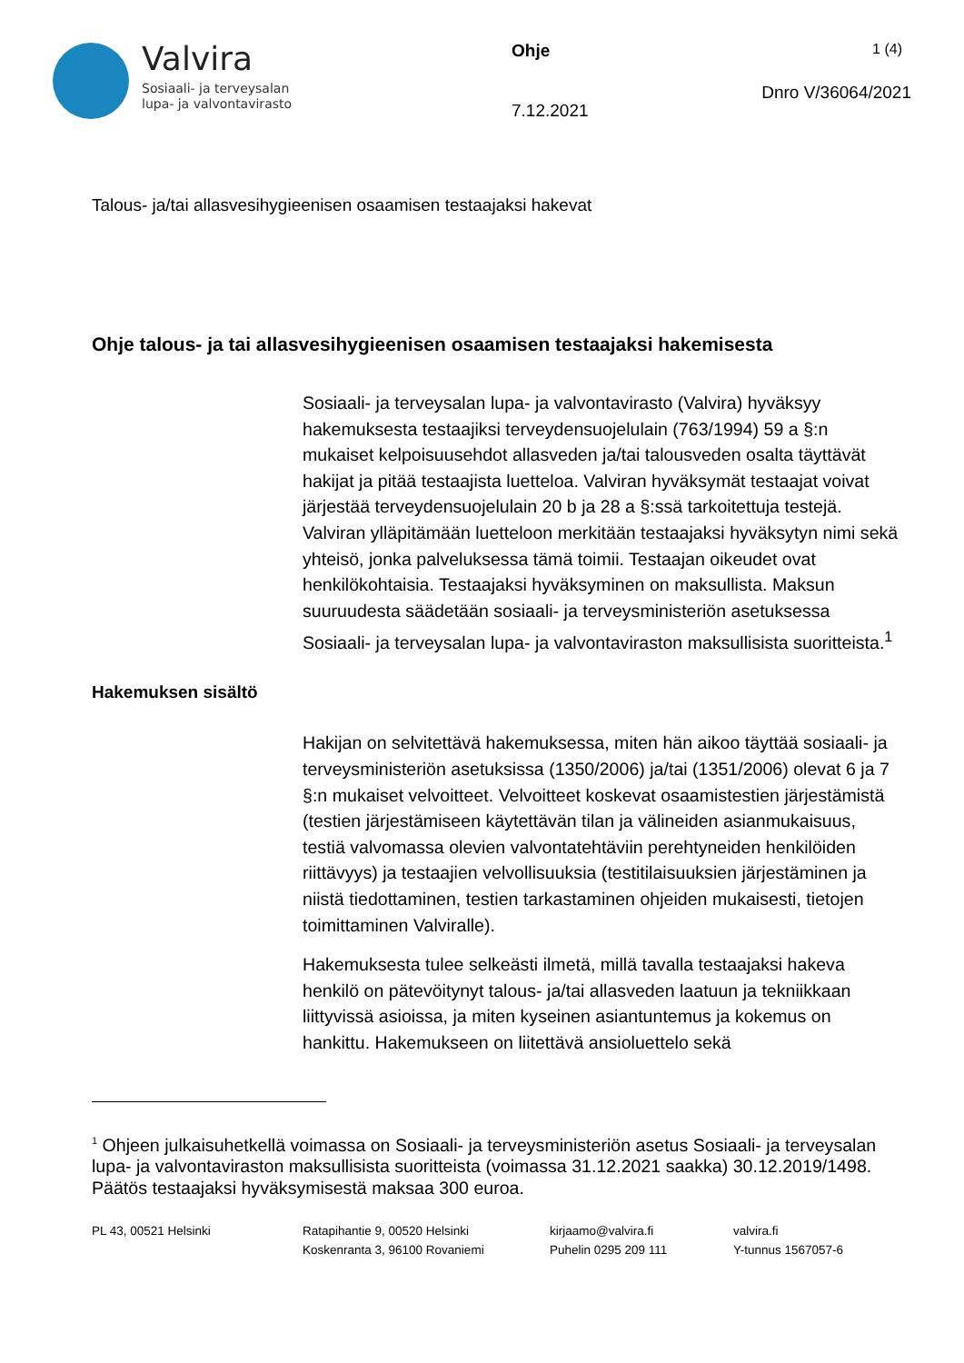Valvira
Sosiaali- ja terveysalan
lupa- ja valvontavirasto
Ohje
7.12.2021
1 (4)
Dnro V/36064/2021
Talous- ja/tai allasvesihygieenisen osaamisen testaajaksi hakevat
Ohje talous- ja tai allasvesihygieenisen osaamisen testaajaksi hakemisesta
Sosiaali- ja terveysalan lupa- ja valvontavirasto (Valvira) hyväksyy hakemuksesta testaajiksi terveydensuojelulain (763/1994) 59 a §:n mukaiset kelpoisuusehdot allasveden ja/tai talousveden osalta täyttävät hakijat ja pitää testaajista luetteloa. Valviran hyväksymät testaajat voivat järjestää terveydensuojelulain 20 b ja 28 a §:ssä tarkoitettuja testejä. Valviran ylläpitämään luetteloon merkitään testaajaksi hyväksytyn nimi sekä yhteisö, jonka palveluksessa tämä toimii. Testaajan oikeudet ovat henkilökohtaisia. Testaajaksi hyväksyminen on maksullista. Maksun suuruudesta säädetään sosiaali- ja terveysministeriön asetuksessa Sosiaali- ja terveysalan lupa- ja valvontaviraston maksullisista suoritteista.<sup>1</sup>
Hakemuksen sisältö
Hakijan on selvitettävä hakemuksessa, miten hän aikoo täyttää sosiaali- ja terveysministeriön asetuksissa (1350/2006) ja/tai (1351/2006) olevat 6 ja 7 §:n mukaiset velvoitteet. Velvoitteet koskevat osaamistestien järjestämistä (testien järjestämiseen käytettävän tilan ja välineiden asianmukaisuus, testiä valvomassa olevien valvontatehtäviin perehtyneiden henkilöiden riittävyys) ja testaajien velvollisuuksia (testitilaisuuksien järjestäminen ja niistä tiedottaminen, testien tarkastaminen ohjeiden mukaisesti, tietojen toimittaminen Valviralle).
Hakemuksesta tulee selkeästi ilmetä, millä tavalla testaajaksi hakeva henkilö on pätevöitynyt talous- ja/tai allasveden laatuun ja tekniikkaan liittyvissä asioissa, ja miten kyseinen asiantuntemus ja kokemus on hankittu. Hakemukseen on liitettävä ansioluettelo sekä
<sup>1</sup> Ohjeen julkaisuhetkellä voimassa on Sosiaali- ja terveysministeriön asetus Sosiaali- ja terveysalan lupa- ja valvontaviraston maksullisista suoritteista (voimassa 31.12.2021 saakka) 30.12.2019/1498. Päätös testaajaksi hyväksymisestä maksaa 300 euroa.
PL 43, 00521 Helsinki Ratapihantie 9, 00520 Helsinki
Koskenranta 3, 96100 Rovaniemi
kirjaamo@valvira.fi
Puhelin 0295 209 111
valvira.fi
Y-tunnus 1567057-6